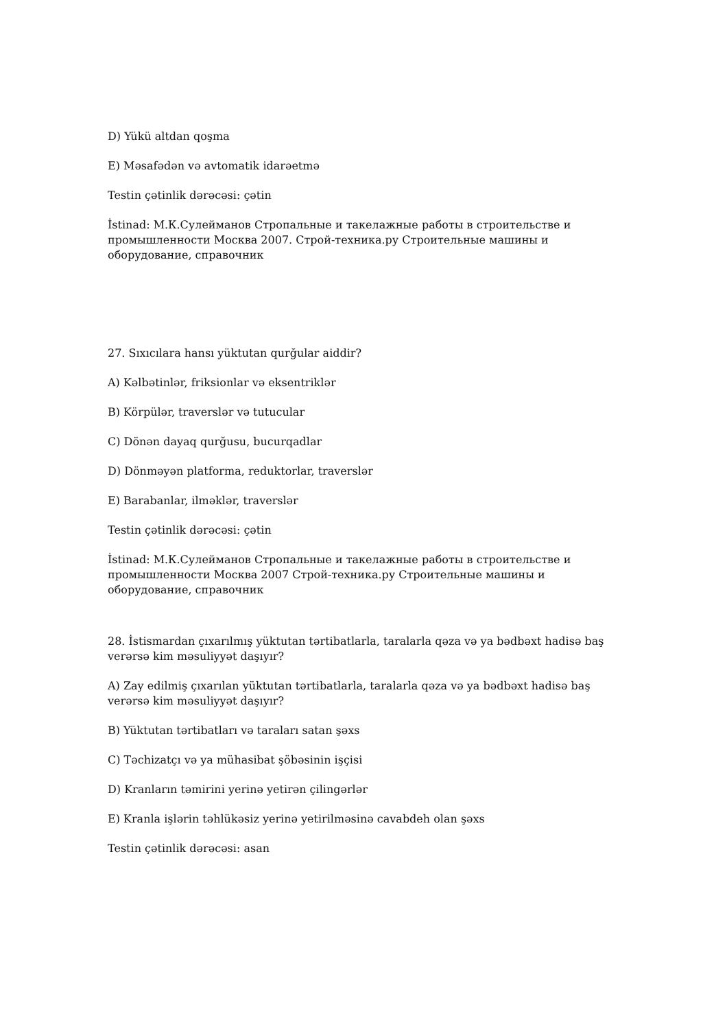D) Yükü altdan qoşma
E) Məsafədən və avtomatik idarəetmə
Testin çətinlik dərəcəsi: çətin
İstinad: М.К.Сулейманов Стропальные и такелажные работы в строительстве и промышленности Москва 2007. Строй-техника.ру Строительные машины и оборудование, справочник
27. Sıxıcılara hansı yüktutan qurğular aiddir?
A) Kəlbətinlər, friksionlar və eksentriklər
B) Körpülər, traverslər və tutucular
C) Dönən dayaq qurğusu, bucurqadlar
D) Dönməyən platforma, reduktorlar, traverslər
E) Barabanlar, ilməklər, traverslər
Testin çətinlik dərəcəsi: çətin
İstinad: М.К.Сулейманов Стропальные и такелажные работы в строительстве и промышленности Москва 2007 Строй-техника.ру Строительные машины и оборудование, справочник
28. İstismardan çıxarılmış yüktutan tərtibatlarla, taralarla qəza və ya bədbəxt hadisə baş verərsə kim məsuliyyət daşıyır?
A) Zay edilmiş çıxarılan yüktutan tərtibatlarla, taralarla qəza və ya bədbəxt hadisə baş verərsə kim məsuliyyət daşıyır?
B) Yüktutan tərtibatları və taraları satan şəxs
C) Təchizatçı və ya mühasibat şöbəsinin işçisi
D) Kranların təmirini yerinə yetirən çilingərlər
E) Kranla işlərin təhlükəsiz yerinə yetirilməsinə cavabdeh olan şəxs
Testin çətinlik dərəcəsi: asan